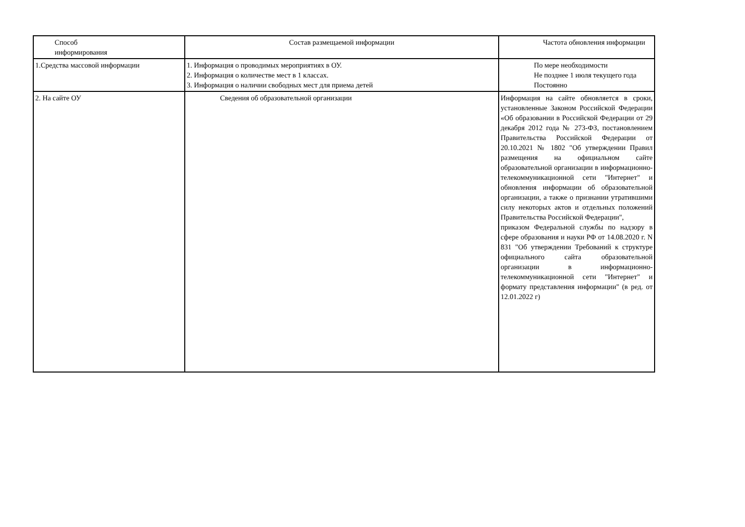| Способ информирования | Состав размещаемой информации | Частота обновления информации |
| --- | --- | --- |
| 1.Средства массовой информации | 1. Информация о проводимых мероприятиях в ОУ. 2. Информация о количестве мест в 1 классах. 3. Информация о наличии свободных мест для приема детей | По мере необходимости Не позднее 1 июля текущего года Постоянно |
| 2. На сайте ОУ | Сведения об образовательной организации | Информация на сайте обновляется в сроки, установленные Законом Российской Федерации «Об образовании в Российской Федерации от 29 декабря 2012 года № 273-ФЗ, постановлением Правительства Российской Федерации от 20.10.2021 № 1802 "Об утверждении Правил размещения на официальном сайте образовательной организации в информационно-телекоммуникационной сети "Интернет" и обновления информации об образовательной организации, а также о признании утратившими силу некоторых актов и отдельных положений Правительства Российской Федерации", приказом Федеральной службы по надзору в сфере образования и науки РФ от 14.08.2020 г. N 831 "Об утверждении Требований к структуре официального сайта образовательной организации в информационно-телекоммуникационной сети "Интернет" и формату представления информации" (в ред. от 12.01.2022 г) |